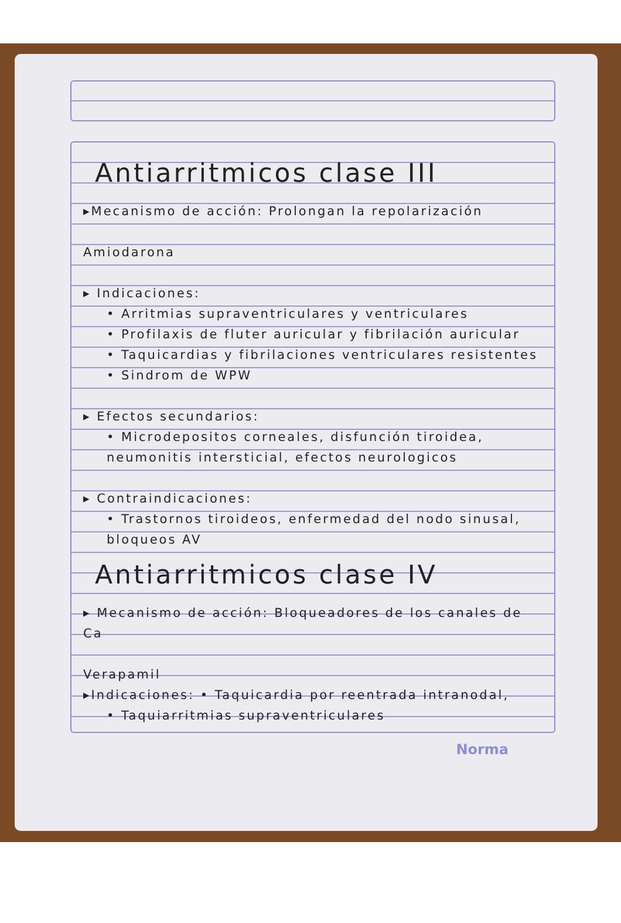Antiarritmicos clase III
▸Mecanismo de acción: Prolongan la repolarización
Amiodarona
▸ Indicaciones:
• Arritmias supraventriculares y ventriculares
• Profilaxis de fluter auricular y fibrilación auricular
• Taquicardias y fibrilaciones ventriculares resistentes
• Sindrom de WPW
▸ Efectos secundarios:
• Microdepositos corneales, disfunción tiroidea, neumonitis intersticial, efectos neurologicos
▸ Contraindicaciones:
• Trastornos tiroideos, enfermedad del nodo sinusal, bloqueos AV
Antiarritmicos clase IV
▸ Mecanismo de acción: Bloqueadores de los canales de Ca
Verapamil
▸Indicaciones: • Taquicardia por reentrada intranodal,
• Taquiarritmias supraventriculares
Norma